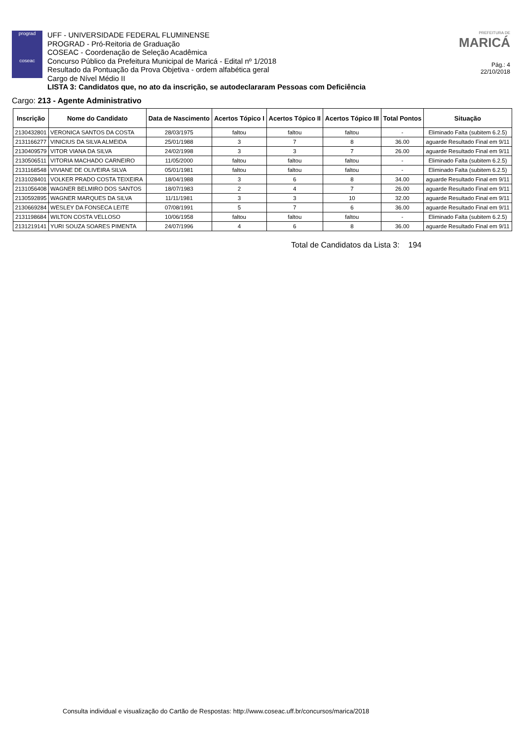prograd
coseac
UFF - UNIVERSIDADE FEDERAL FLUMINENSE
PROGRAD - Pró-Reitoria de Graduação
COSEAC - Coordenação de Seleção Acadêmica
Concurso Público da Prefeitura Municipal de Maricá - Edital nº 1/2018
Resultado da Pontuação da Prova Objetiva - ordem alfabética geral
Cargo de Nível Médio II
LISTA 3: Candidatos que, no ato da inscrição, se autodeclararam Pessoas com Deficiência
PREFEITURA DE
MARICÁ
Pág.: 4
22/10/2018
Cargo: 213 - Agente Administrativo
| Inscrição | Nome do Candidato | Data de Nascimento | Acertos Tópico I | Acertos Tópico II | Acertos Tópico III | Total Pontos | Situação |
| --- | --- | --- | --- | --- | --- | --- | --- |
| 2130432801 | VERONICA SANTOS DA COSTA | 28/03/1975 | faltou | faltou | faltou | - | Eliminado Falta (subitem 6.2.5) |
| 2131166277 | VINICIUS DA SILVA ALMEIDA | 25/01/1988 | 3 | 7 | 8 | 36.00 | aguarde Resultado Final em 9/11 |
| 2130409579 | VITOR VIANA DA SILVA | 24/02/1998 | 3 | 3 | 7 | 26.00 | aguarde Resultado Final em 9/11 |
| 2130506511 | VITORIA MACHADO CARNEIRO | 11/05/2000 | faltou | faltou | faltou | - | Eliminado Falta (subitem 6.2.5) |
| 2131168548 | VIVIANE DE OLIVEIRA SILVA | 05/01/1981 | faltou | faltou | faltou | - | Eliminado Falta (subitem 6.2.5) |
| 2131028401 | VOLKER PRADO COSTA TEIXEIRA | 18/04/1988 | 3 | 6 | 8 | 34.00 | aguarde Resultado Final em 9/11 |
| 2131056408 | WAGNER BELMIRO DOS SANTOS | 18/07/1983 | 2 | 4 | 7 | 26.00 | aguarde Resultado Final em 9/11 |
| 2130592895 | WAGNER MARQUES DA SILVA | 11/11/1981 | 3 | 3 | 10 | 32.00 | aguarde Resultado Final em 9/11 |
| 2130669284 | WESLEY DA FONSECA LEITE | 07/08/1991 | 5 | 7 | 6 | 36.00 | aguarde Resultado Final em 9/11 |
| 2131198684 | WILTON COSTA VELLOSO | 10/06/1958 | faltou | faltou | faltou | - | Eliminado Falta (subitem 6.2.5) |
| 2131219141 | YURI SOUZA SOARES PIMENTA | 24/07/1996 | 4 | 6 | 8 | 36.00 | aguarde Resultado Final em 9/11 |
Total de Candidatos da Lista 3: 194
Consulta individual e visualização do Cartão de Respostas: http://www.coseac.uff.br/concursos/marica/2018